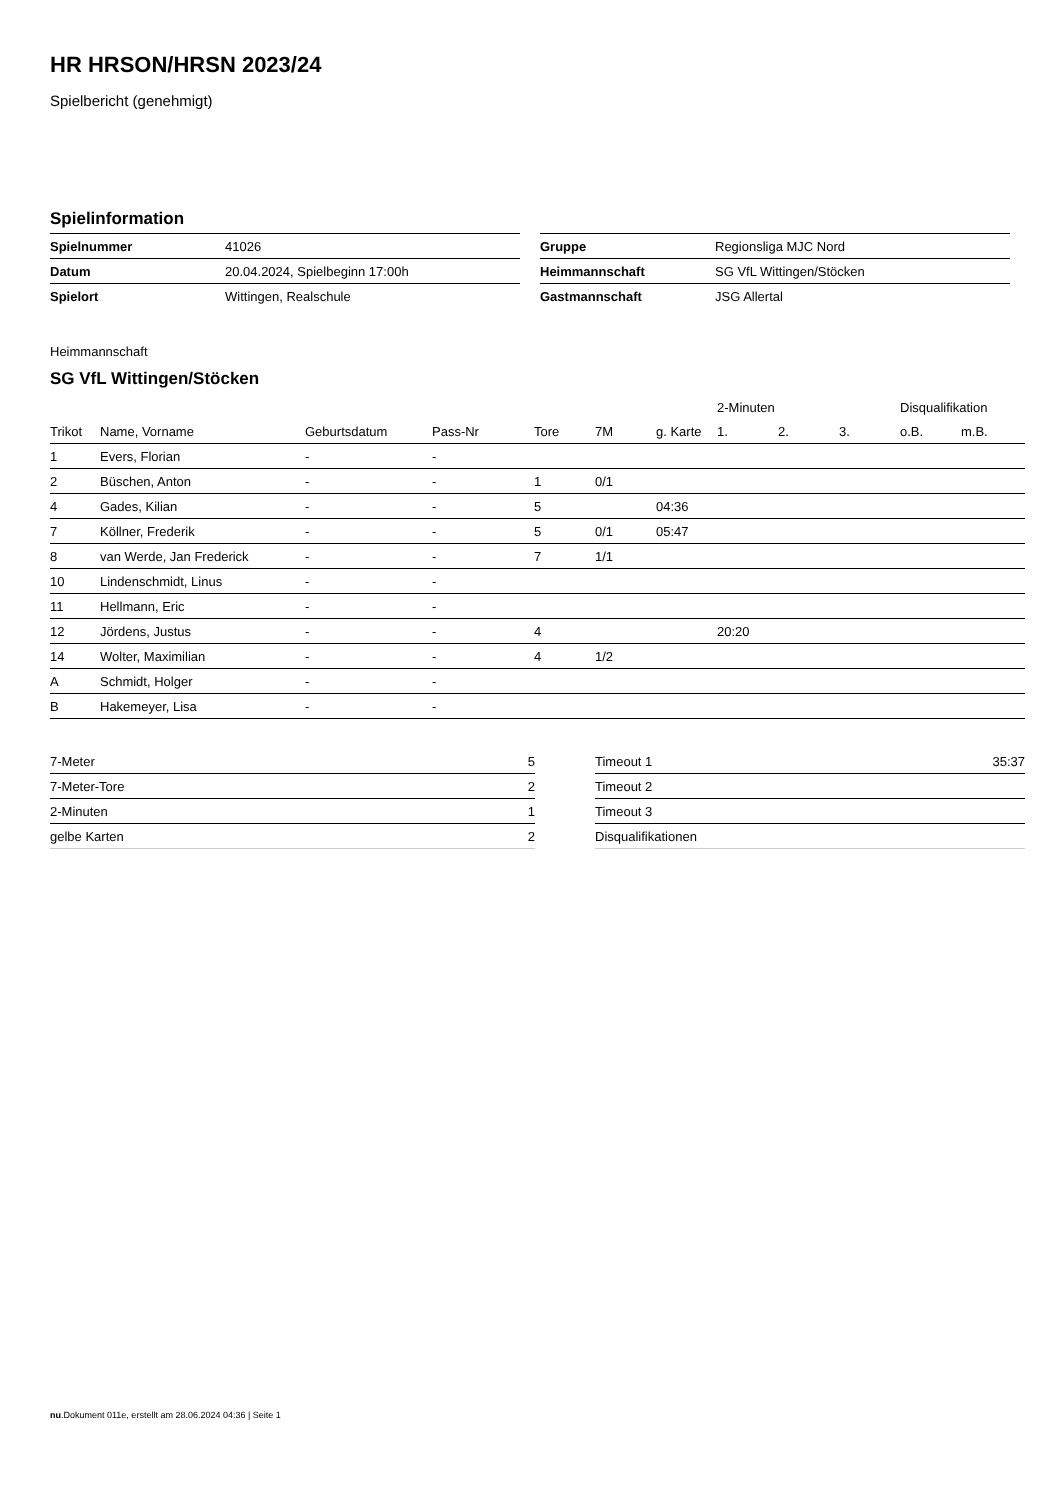HR HRSON/HRSN 2023/24
Spielbericht (genehmigt)
Spielinformation
| Spielnummer | 41026 |
| Datum | 20.04.2024, Spielbeginn 17:00h |
| Spielort | Wittingen, Realschule |
| Gruppe | Regionsliga MJC Nord |
| Heimmannschaft | SG VfL Wittingen/Stöcken |
| Gastmannschaft | JSG Allertal |
Heimmannschaft
SG VfL Wittingen/Stöcken
| | | | | | | | 2-Minuten | | | Disqualifikation | |
| --- | --- | --- | --- | --- | --- | --- | --- | --- | --- | --- | --- |
| Trikot | Name, Vorname | Geburtsdatum | Pass-Nr | Tore | 7M | g. Karte | 1. | 2. | 3. | o.B. | m.B. |
| 1 | Evers, Florian | - | - | | | | | | | | |
| 2 | Büschen, Anton | - | - | 1 | 0/1 | | | | | | |
| 4 | Gades, Kilian | - | - | 5 | | 04:36 | | | | | |
| 7 | Köllner, Frederik | - | - | 5 | 0/1 | 05:47 | | | | | |
| 8 | van Werde, Jan Frederick | - | - | 7 | 1/1 | | | | | | |
| 10 | Lindenschmidt, Linus | - | - | | | | | | | | |
| 11 | Hellmann, Eric | - | - | | | | | | | | |
| 12 | Jördens, Justus | - | - | 4 | | | 20:20 | | | | |
| 14 | Wolter, Maximilian | - | - | 4 | 1/2 | | | | | | |
| A | Schmidt, Holger | - | - | | | | | | | | |
| B | Hakemeyer, Lisa | - | - | | | | | | | | |
| 7-Meter | 5 |
| 7-Meter-Tore | 2 |
| 2-Minuten | 1 |
| gelbe Karten | 2 |
| Timeout 1 | 35:37 |
| Timeout 2 | |
| Timeout 3 | |
| Disqualifikationen | |
nu.Dokument 011e, erstellt am 28.06.2024 04:36 | Seite 1